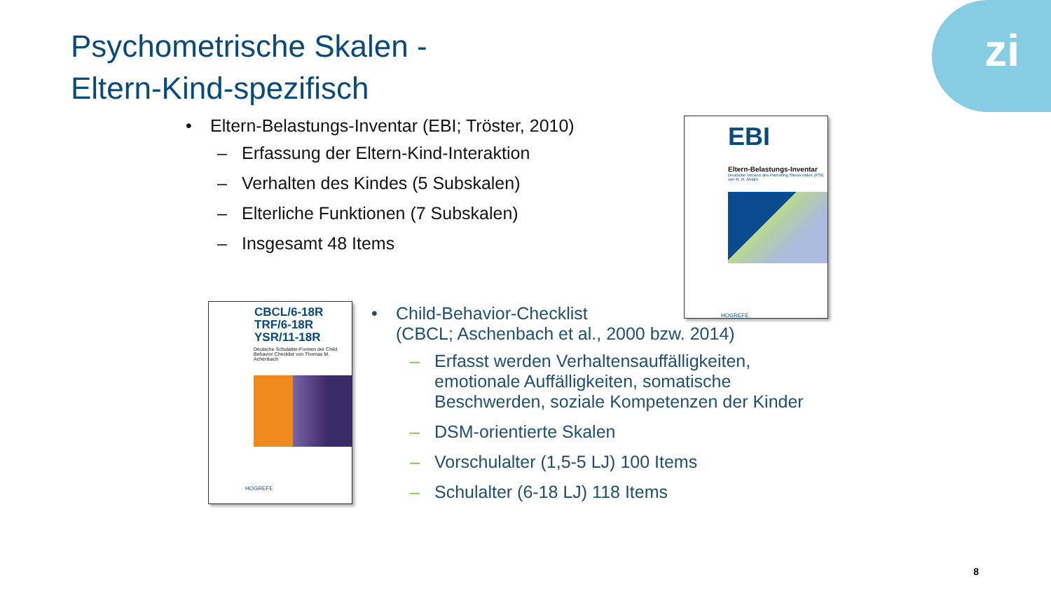zi
Psychometrische Skalen -
Eltern-Kind-spezifisch
• Eltern-Belastungs-Inventar (EBI; Tröster, 2010)
– Erfassung der Eltern-Kind-Interaktion
– Verhalten des Kindes (5 Subskalen)
– Elterliche Funktionen (7 Subskalen)
– Insgesamt 48 Items
EBI
Eltern-Belastungs-Inventar
Deutsche Version des Parenting Stress Index (PSI) von R. R. Abidin
HOGREFE
CBCL/6-18R
TRF/6-18R
YSR/11-18R
Deutsche Schulalter-Formen der Child Behavior Checklist von Thomas M. Achenbach
HOGREFE
• Child-Behavior-Checklist
(CBCL; Aschenbach et al., 2000 bzw. 2014)
– Erfasst werden Verhaltensauffälligkeiten, emotionale Auffälligkeiten, somatische Beschwerden, soziale Kompetenzen der Kinder
– DSM-orientierte Skalen
– Vorschulalter (1,5-5 LJ) 100 Items
– Schulalter (6-18 LJ) 118 Items
8